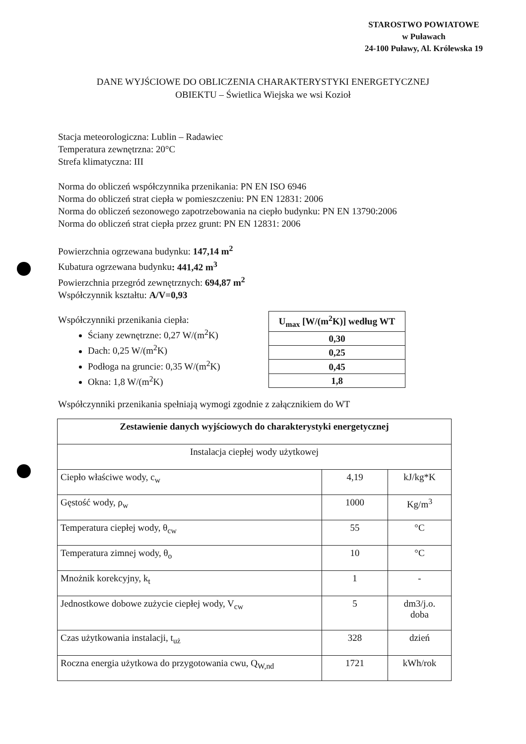STAROSTWO POWIATOWE
w Puławach
24-100 Puławy, Al. Królewska 19
DANE WYJŚCIOWE DO OBLICZENIA CHARAKTERYSTYKI ENERGETYCZNEJ
OBIEKTU – Świetlica Wiejska we wsi Kozioł
Stacja meteorologiczna: Lublin – Radawiec
Temperatura zewnętrzna: 20°C
Strefa klimatyczna: III
Norma do obliczeń współczynnika przenikania: PN EN ISO 6946
Norma do obliczeń strat ciepła w pomieszczeniu: PN EN 12831: 2006
Norma do obliczeń sezonowego zapotrzebowania na ciepło budynku: PN EN 13790:2006
Norma do obliczeń strat ciepła przez grunt: PN EN 12831: 2006
Powierzchnia ogrzewana budynku: 147,14 m<sup>2</sup>
Kubatura ogrzewana budynku: 441,42 m<sup>3</sup>
Powierzchnia przegród zewnętrznych: 694,87 m<sup>2</sup>
Współczynnik kształtu: A/V=0,93
Współczynniki przenikania ciepła:
Ściany zewnętrzne: 0,27 W/(m<sup>2</sup>K)
Dach: 0,25 W/(m<sup>2</sup>K)
Podłoga na gruncie: 0,35 W/(m<sup>2</sup>K)
Okna: 1,8 W/(m<sup>2</sup>K)
| U<sub>max</sub> [W/(m<sup>2</sup>K)] według WT |
| 0,30 |
| 0,25 |
| 0,45 |
| 1,8 |
Współczynniki przenikania spełniają wymogi zgodnie z załącznikiem do WT
| Zestawienie danych wyjściowych do charakterystyki energetycznej | | |
| Instalacja ciepłej wody użytkowej | | |
| Ciepło właściwe wody, c<sub>w</sub> | 4,19 | kJ/kg*K |
| Gęstość wody, ρ<sub>w</sub> | 1000 | Kg/m<sup>3</sup> |
| Temperatura ciepłej wody, θ<sub>cw</sub> | 55 | °C |
| Temperatura zimnej wody, θ<sub>o</sub> | 10 | °C |
| Mnożnik korekcyjny, k<sub>t</sub> | 1 | - |
| Jednostkowe dobowe zużycie ciepłej wody, V<sub>cw</sub> | 5 | dm3/j.o. doba |
| Czas użytkowania instalacji, t<sub>uż</sub> | 328 | dzień |
| Roczna energia użytkowa do przygotowania cwu, Q<sub>W,nd</sub> | 1721 | kWh/rok |